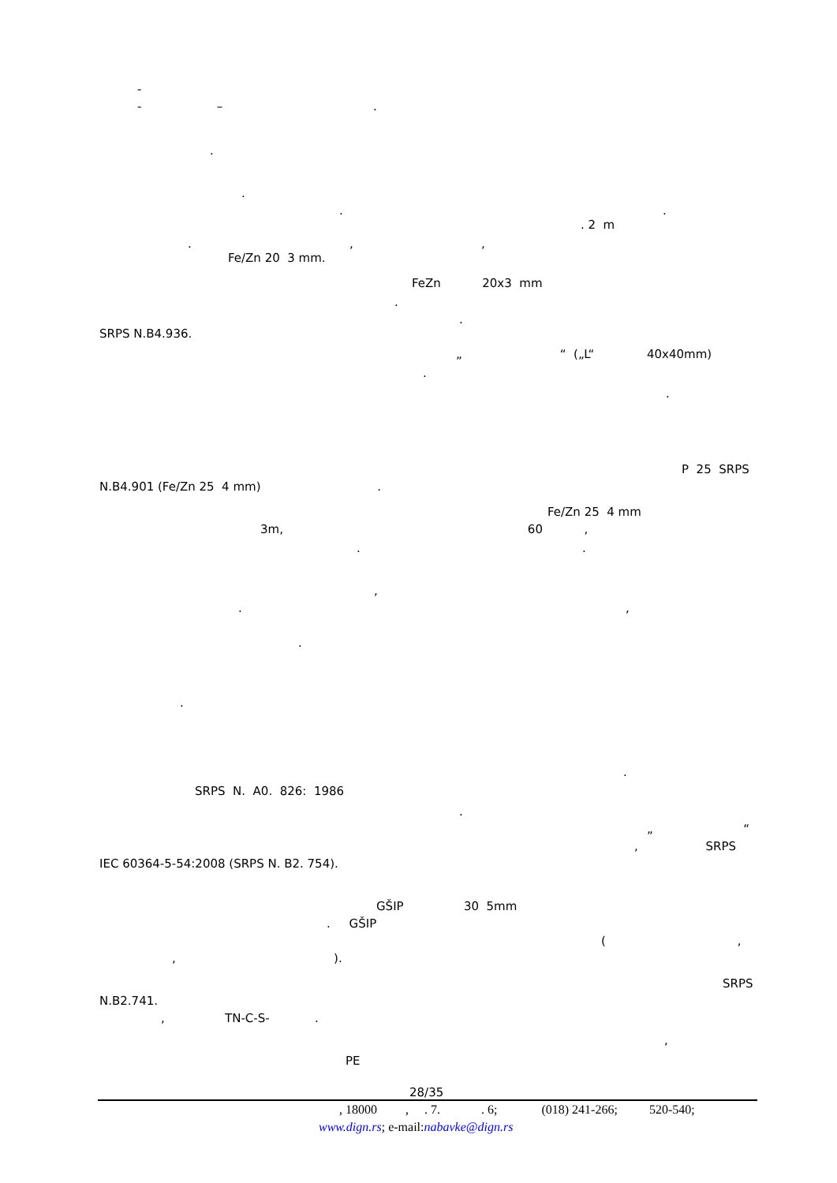-
- – .
.
.
. .
. 2 m
. , ,
Fe/Zn 20 3 mm.
FeZn 20x3 mm
.
.
SRPS N.B4.936.
„ “ („L“ 40x40mm)
.
.
P 25 SRPS
N.B4.901 (Fe/Zn 25 4 mm) .
Fe/Zn 25 4 mm
3m, 60 ,
. .
,
. ,
.
.
.
SRPS N. A0. 826: 1986
.
„ “
, SRPS
IEC 60364-5-54:2008 (SRPS N. B2. 754).
GŠIP 30 5mm
. GŠIP
( ,
, ).
SRPS
N.B2.741.
, TN-C-S- .
,
PE
28/35
, 18000 , . 7. . 6; (018) 241-266; 520-540;
www.dign.rs; e-mail:nabavke@dign.rs